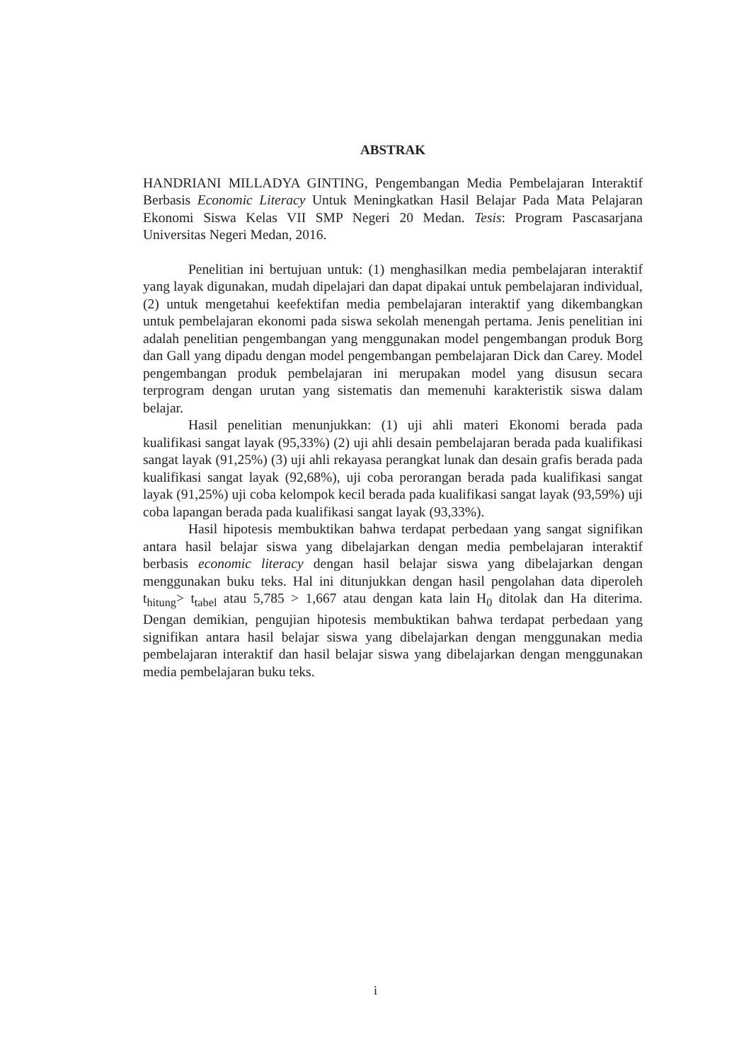ABSTRAK
HANDRIANI MILLADYA GINTING, Pengembangan Media Pembelajaran Interaktif Berbasis Economic Literacy Untuk Meningkatkan Hasil Belajar Pada Mata Pelajaran Ekonomi Siswa Kelas VII SMP Negeri 20 Medan. Tesis: Program Pascasarjana Universitas Negeri Medan, 2016.
Penelitian ini bertujuan untuk: (1) menghasilkan media pembelajaran interaktif yang layak digunakan, mudah dipelajari dan dapat dipakai untuk pembelajaran individual, (2) untuk mengetahui keefektifan media pembelajaran interaktif yang dikembangkan untuk pembelajaran ekonomi pada siswa sekolah menengah pertama. Jenis penelitian ini adalah penelitian pengembangan yang menggunakan model pengembangan produk Borg dan Gall yang dipadu dengan model pengembangan pembelajaran Dick dan Carey. Model pengembangan produk pembelajaran ini merupakan model yang disusun secara terprogram dengan urutan yang sistematis dan memenuhi karakteristik siswa dalam belajar.
Hasil penelitian menunjukkan: (1) uji ahli materi Ekonomi berada pada kualifikasi sangat layak (95,33%) (2) uji ahli desain pembelajaran berada pada kualifikasi sangat layak (91,25%) (3) uji ahli rekayasa perangkat lunak dan desain grafis berada pada kualifikasi sangat layak (92,68%), uji coba perorangan berada pada kualifikasi sangat layak (91,25%) uji coba kelompok kecil berada pada kualifikasi sangat layak (93,59%) uji coba lapangan berada pada kualifikasi sangat layak (93,33%).
Hasil hipotesis membuktikan bahwa terdapat perbedaan yang sangat signifikan antara hasil belajar siswa yang dibelajarkan dengan media pembelajaran interaktif berbasis economic literacy dengan hasil belajar siswa yang dibelajarkan dengan menggunakan buku teks. Hal ini ditunjukkan dengan hasil pengolahan data diperoleh t<sub>hitung</sub>> t<sub>tabel</sub> atau 5,785 > 1,667 atau dengan kata lain H<sub>0</sub> ditolak dan Ha diterima. Dengan demikian, pengujian hipotesis membuktikan bahwa terdapat perbedaan yang signifikan antara hasil belajar siswa yang dibelajarkan dengan menggunakan media pembelajaran interaktif dan hasil belajar siswa yang dibelajarkan dengan menggunakan media pembelajaran buku teks.
i